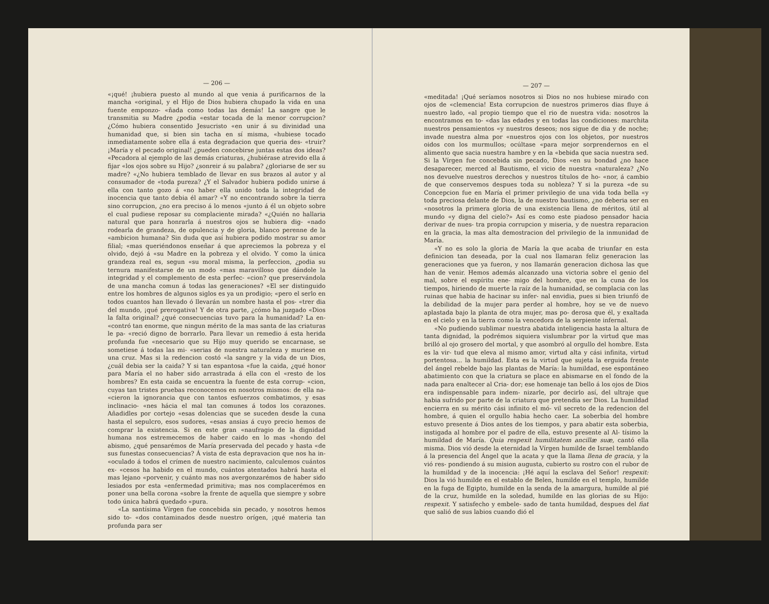— 206 —
«¡qué! ¡hubiera puesto al mundo al que venia á purificarnos de la mancha «original, y el Hijo de Dios hubiera chupado la vida en una fuente emponzo- «ñada como todas las demás! La sangre que le transmitia su Madre ¿podia «estar tocada de la menor corrupcion? ¿Cómo hubiera consentido Jesucristo «en unir á su divinidad una humanidad que, si bien sin tacha en sí misma, «hubiese tocado inmediatamente sobre ella á esta degradacion que queria des- «truir? ¡María y el pecado original! ¿pueden concebirse juntas estas dos ideas? «Pecadora al ejemplo de las demás criaturas, ¿hubiérase atrevido ella á fijar «los ojos sobre su Hijo? ¿sonreir á su palabra? ¿gloriarse de ser su madre? «¿No hubiera temblado de llevar en sus brazos al autor y al consumador de «toda pureza? ¿Y el Salvador hubiera podido unirse á ella con tanto gozo á «no haber ella unido toda la integridad de inocencia que tanto debia él amar? «Y no encontrando sobre la tierra sino corrupcion, ¿no era preciso á lo menos «junto á él un objeto sobre el cual pudiese reposar su complaciente mirada? «¿Quién no hallaria natural que para honrarla á nuestros ojos se hubiera dig- «nado rodearla de grandeza, de opulencia y de gloria, blanco perenne de la «ambicion humana? Sin duda que así hubiera podido mostrar su amor filial; «mas queriéndonos enseñar á que apreciemos la pobreza y el olvido, dejó á «su Madre en la pobreza y el olvido. Y como la única grandeza real es, segun «su moral misma, la perfeccion, ¿podia su ternura manifestarse de un modo «mas maravilloso que dándole la integridad y el complemento de esta perfec- «cion? que preservándola de una mancha comun á todas las generaciones? «El ser distinguido entre los hombres de algunos siglos es ya un prodigio; «pero el serlo en todos cuantos han llevado ó llevarán un nombre hasta el pos- «trer dia del mundo, ¡qué prerogativa! Y de otra parte, ¿cómo ha juzgado «Dios la falta original? ¿qué consecuencias tuvo para la humanidad? La en- «contró tan enorme, que ningun mérito de la mas santa de las criaturas le pa- «reció digno de borrarlo. Para llevar un remedio á esta herida profunda fue «necesario que su Hijo muy querido se encarnase, se sometiese á todas las mi- «serias de nuestra naturaleza y muriese en una cruz. Mas si la redencion costó «la sangre y la vida de un Dios, ¿cuál debia ser la caida? Y si tan espantosa «fue la caida, ¿qué honor para María el no haber sido arrastrada á ella con el «resto de los hombres? En esta caida se encuentra la fuente de esta corrup- «cion, cuyas tan tristes pruebas reconocemos en nosotros mismos: de ella na- «cieron la ignorancia que con tantos esfuerzos combatimos, y esas inclinacio- «nes hácia el mal tan comunes á todos los corazones. Añadidles por cortejo «esas dolencias que se suceden desde la cuna hasta el sepulcro, esos sudores, «esas ansias á cuyo precio hemos de comprar la existencia. Si en este gran «naufragio de la dignidad humana nos estremecemos de haber caido en lo mas «hondo del abismo, ¿qué pensarémos de María preservada del pecado y hasta «de sus funestas consecuencias? Á vista de esta depravacion que nos ha in- «oculado á todos el crímen de nuestro nacimiento, calculemos cuántos ex- «cesos ha habido en el mundo, cuántos atentados habrá hasta el mas lejano «porvenir, y cuánto mas nos avergonzarémos de haber sido lesiados por esta «enfermedad primitiva; mas nos complacerémos en poner una bella corona «sobre la frente de aquella que siempre y sobre todo única habrá quedado «pura.
«La santísima Vírgen fue concebida sin pecado, y nosotros hemos sido to- «dos contaminados desde nuestro orígen, ¡qué materia tan profunda para ser
— 207 —
«meditada! ¡Qué seríamos nosotros si Dios no nos hubiese mirado con ojos de «clemencia! Esta corrupcion de nuestros primeros dias fluye á nuestro lado, «al propio tiempo que el rio de nuestra vida: nosotros la encontramos en to- «das las edades y en todas las condiciones: marchita nuestros pensamientos «y nuestros deseos; nos sigue de dia y de noche; invade nuestra alma por «nuestros ojos con los objetos, por nuestros oidos con los murmullos; ocúltase «para mejor sorprendernos en el alimento que sacia nuestra hambre y en la «bebida que sacia nuestra sed. Si la Vírgen fue concebida sin pecado, Dios «en su bondad ¿no hace desaparecer, merced al Bautismo, el vicio de nuestra «naturaleza? ¿No nos devuelve nuestros derechos y nuestros títulos de ho- «nor, á cambio de que conservemos despues toda su nobleza? Y si la pureza «de su Concepcion fue en María el primer privilegio de una vida toda bella «y toda preciosa delante de Dios, la de nuestro bautismo, ¿no deberia ser en «nosotros la primera gloria de una existencia llena de méritos, útil al mundo «y digna del cielo?» Así es como este piadoso pensador hacia derivar de nues- tra propia corrupcion y miseria, y de nuestra reparacion en la gracia, la mas alta demostracion del privilegio de la inmunidad de María.
«Y no es solo la gloria de María la que acaba de triunfar en esta definicion tan deseada, por la cual nos llamaran feliz generacion las generaciones que ya fueron, y nos llamarán generacion dichosa las que han de venir. Hemos además alcanzado una victoria sobre el genio del mal, sobre el espíritu ene- migo del hombre, que en la cuna de los tiempos, hiriendo de muerte la raíz de la humanidad, se complacia con las ruinas que habia de hacinar su infer- nal envidia, pues si bien triunfó de la debilidad de la mujer para perder al hombre, hoy se ve de nuevo aplastada bajo la planta de otra mujer, mas po- derosa que él, y exaltada en el cielo y en la tierra como la vencedora de la serpiente infernal.
«No pudiendo sublimar nuestra abatida inteligencia hasta la altura de tanta dignidad, la podrémos siquiera vislumbrar por la virtud que mas brilló al ojo grosero del mortal, y que asombró al orgullo del hombre. Esta es la vir- tud que eleva al mismo amor, virtud alta y cási infinita, virtud portentosa... la humildad. Esta es la virtud que sujeta la erguida frente del ángel rebelde bajo las plantas de María: la humildad, ese espontáneo abatimiento con que la criatura se place en abismarse en el fondo de la nada para enaltecer al Cria- dor; ese homenaje tan bello á los ojos de Dios era indispensable para indem- nizarle, por decirlo así, del ultraje que habia sufrido por parte de la criatura que pretendia ser Dios. La humildad encierra en su mérito cási infinito el mó- vil secreto de la redencion del hombre, á quien el orgullo habia hecho caer. La soberbia del hombre estuvo presente á Dios antes de los tiempos, y para abatir esta soberbia, instigada al hombre por el padre de ella, estuvo presente al Al- tísimo la humildad de María. Quia respexit humilitatem ancillæ suæ, cantó ella misma. Dios vió desde la eternidad la Vírgen humilde de Israel temblando á la presencia del Ángel que la acata y que la llama llena de gracia, y la vió res- pondiendo á su mision augusta, cubierto su rostro con el rubor de la humildad y de la inocencia: ¡Hé aquí la esclava del Señor! respexit: Dios la vió humilde en el establo de Belen, humilde en el templo, humilde en la fuga de Egipto, humilde en la senda de la amargura, humilde al pié de la cruz, humilde en la soledad, humilde en las glorias de su Hijo: respexit. Y satisfecho y embele- sado de tanta humildad, despues del fiat que salió de sus labios cuando dió el